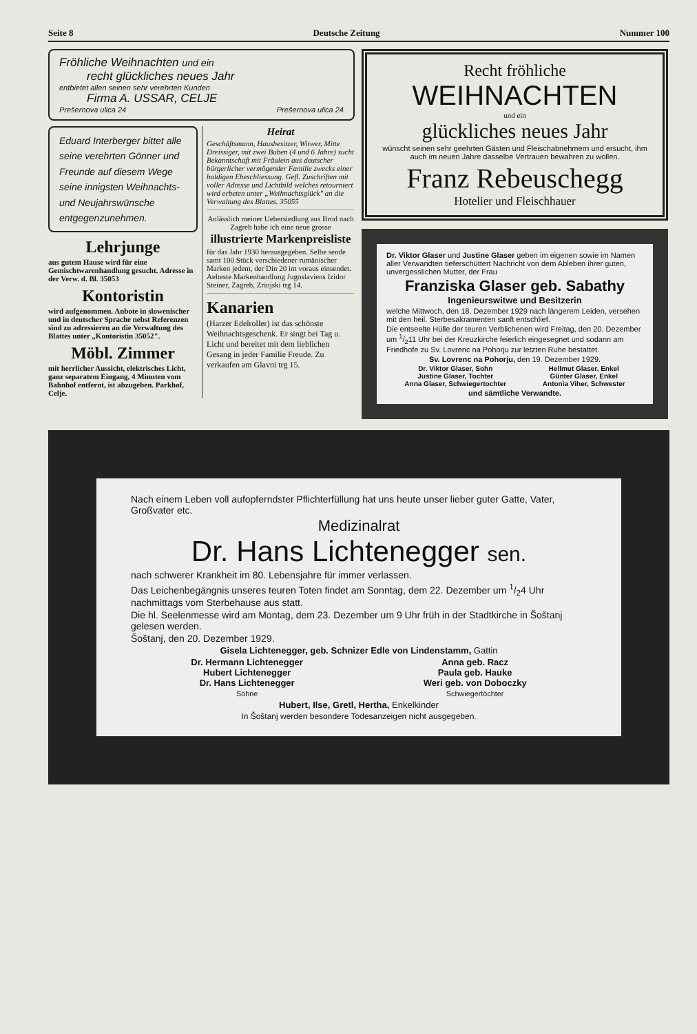Seite 8 Deutsche Zeitung Nummer 100
Fröhliche Weihnachten und ein
recht glückliches neues Jahr
entbietet allen seinen sehr verehrten Kunden
Firma A. USSAR, CELJE
Prešernova ulica 24 Prešernova ulica 24
Eduard Interberger bittet alle seine verehrten Gönner und Freunde auf diesem Wege seine innigsten Weihnachts- und Neujahrswünsche entgegenzunehmen.
Lehrjunge
aus gutem Hause wird für eine Gemischtwarenhandlung gesucht. Adresse in der Verw. d. Bl. 35053
Kontoristin
wird aufgenommen. Anbote in slowenischer und in deutscher Sprache nebst Referenzen sind zu adressieren an die Verwaltung des Blattes unter „Kontoristin 35052".
Möbl. Zimmer
mit herrlicher Aussicht, elektrisches Licht, ganz separatem Eingang, 4 Minuten vom Bahnhof entfernt, ist abzugeben. Parkhof, Celje.
Heirat
Geschäftsmann, Hausbesitzer, Witwer, Mitte Dreissiger, mit zwei Buben (4 und 6 Jahre) sucht Bekanntschaft mit Fräulein aus deutscher bürgerlicher vermögender Familie zwecks einer baldigen Eheschliessung. Gefl. Zuschriften mit voller Adresse und Lichtbild welches retourniert wird erbeten unter „Weihnachtsglück" an die Verwaltung des Blattes. 35055
Anlässlich meiner Uebersiedlung aus Brod nach Zagreb habe ich eine neue grosse
illustrierte Markenpreisliste
für das Jahr 1930 herausgegeben. Selbe sende samt 100 Stück verschiedener rumänischer Marken jedem, der Din 20 im voraus einsendet. Aelteste Markenhandlung Jugoslaviens Izidor Steiner, Zagreb, Zrinjski trg 14.
Kanarien
(Harzer Edelroller) ist das schönste Weihnachtsgeschenk. Er singt bei Tag u. Licht und bereitet mit dem lieblichen Gesang in jeder Familie Freude. Zu verkaufen am Glavni trg 15.
Recht fröhliche
WEIHNACHTEN
und ein
glückliches neues Jahr
wünscht seinen sehr geehrten Gästen und Fleischabnehmern und ersucht, ihm auch im neuen Jahre dasselbe Vertrauen bewahren zu wollen.
Franz Rebeuschegg
Hotelier und Fleischhauer
Dr. Viktor Glaser und Justine Glaser geben im eigenen sowie im Namen aller Verwandten tieferschüttert Nachricht von dem Ableben ihrer guten, unvergesslichen Mutter, der Frau
Franziska Glaser geb. Sabathy
Ingenieurswitwe und Besitzerin
welche Mittwoch, den 18. Dezember 1929 nach längerem Leiden, versehen mit den heil. Sterbesakramenten sanft entschlief.
Die entseelte Hülle der teuren Verblichenen wird Freitag, den 20. Dezember um 1/211 Uhr bei der Kreuzkirche feierlich eingesegnet und sodann am Friedhofe zu Sv. Lovrenc na Pohorju zur letzten Ruhe bestattet.
Sv. Lovrenc na Pohorju, den 19. Dezember 1929.
Dr. Viktor Glaser, Sohn
Justine Glaser, Tochter
Anna Glaser, Schwiegertochter
Hellmut Glaser, Enkel
Günter Glaser, Enkel
Antonia Viher, Schwester
und sämtliche Verwandte.
Nach einem Leben voll aufopferndster Pflichterfüllung hat uns heute unser lieber guter Gatte, Vater, Großvater etc.
Medizinalrat
Dr. Hans Lichtenegger sen.
nach schwerer Krankheit im 80. Lebensjahre für immer verlassen.
Das Leichenbegängnis unseres teuren Toten findet am Sonntag, dem 22. Dezember um 1/24 Uhr nachmittags vom Sterbehause aus statt.
Die hl. Seelenmesse wird am Montag, dem 23. Dezember um 9 Uhr früh in der Stadtkirche in Šoštanj gelesen werden.
Šoštanj, den 20. Dezember 1929.
Gisela Lichtenegger, geb. Schnizer Edle von Lindenstamm, Gattin
Dr. Hermann Lichtenegger
Hubert Lichtenegger
Dr. Hans Lichtenegger
Söhne
Anna geb. Racz
Paula geb. Hauke
Weri geb. von Doboczky
Schwiegertöchter
Hubert, Ilse, Gretl, Hertha, Enkelkinder
In Šoštanj werden besondere Todesanzeigen nicht ausgegeben.